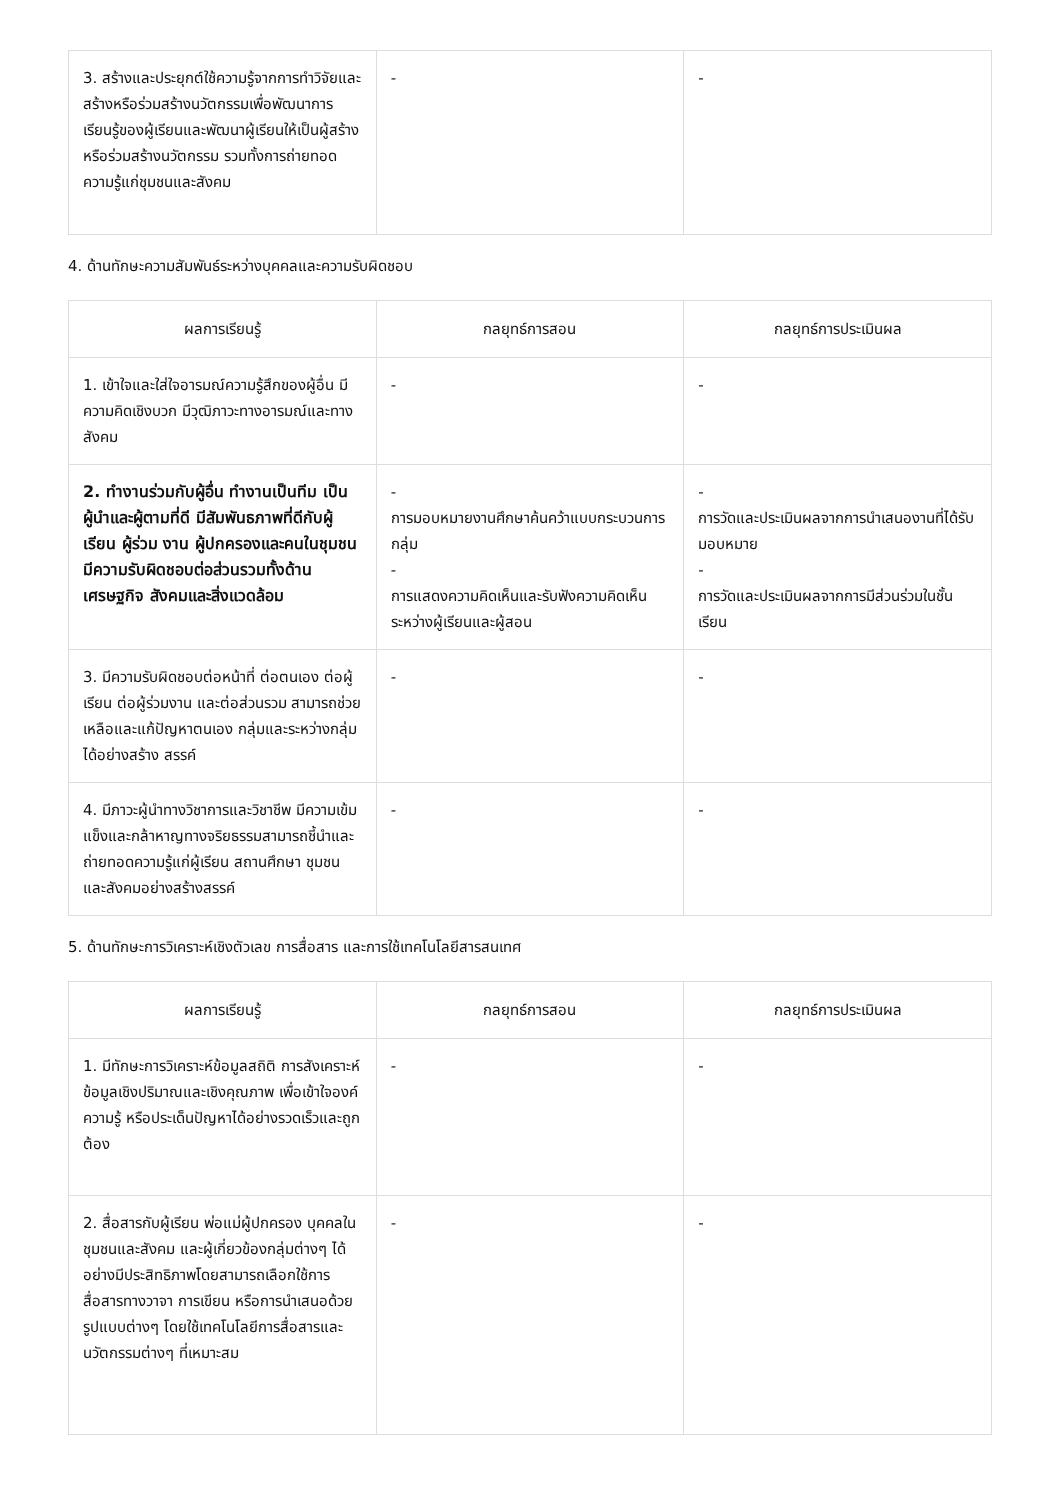| 3. สร้างและประยุกต์ใช้ความรู้จากการทำวิจัยและสร้างหรือร่วมสร้างนวัตกรรมเพื่อพัฒนาการเรียนรู้ของผู้เรียนและพัฒนาผู้เรียนให้เป็นผู้สร้างหรือร่วมสร้างนวัตกรรม รวมทั้งการถ่ายทอดความรู้แก่ชุมชนและสังคม | - | - |
4. ด้านทักษะความสัมพันธ์ระหว่างบุคคลและความรับผิดชอบ
| ผลการเรียนรู้ | กลยุทธ์การสอน | กลยุทธ์การประเมินผล |
| --- | --- | --- |
| 1. เข้าใจและใส่ใจอารมณ์ความรู้สึกของผู้อื่น มีความคิดเชิงบวก มีวุฒิภาวะทางอารมณ์และทางสังคม | - | - |
| 2. ทำงานร่วมกับผู้อื่น ทำงานเป็นทีม เป็นผู้นำและผู้ตามที่ดี มีสัมพันธภาพที่ดีกับผู้เรียน ผู้ร่วม งาน ผู้ปกครองและคนในชุมชน มีความรับผิดชอบต่อส่วนรวมทั้งด้านเศรษฐกิจ สังคมและสิ่งแวดล้อม | - การมอบหมายงานศึกษาค้นคว้าแบบกระบวนการกลุ่ม - การแสดงความคิดเห็นและรับฟังความคิดเห็นระหว่างผู้เรียนและผู้สอน | - การวัดและประเมินผลจากการนำเสนองานที่ได้รับมอบหมาย - การวัดและประเมินผลจากการมีส่วนร่วมในชั้นเรียน |
| 3. มีความรับผิดชอบต่อหน้าที่ ต่อตนเอง ต่อผู้เรียน ต่อผู้ร่วมงาน และต่อส่วนรวม สามารถช่วย เหลือและแก้ปัญหาตนเอง กลุ่มและระหว่างกลุ่มได้อย่างสร้าง สรรค์ | - | - |
| 4. มีภาวะผู้นำทางวิชาการและวิชาชีพ มีความเข้มแข็งและกล้าหาญทางจริยธรรมสามารถชี้นำและถ่ายทอดความรู้แก่ผู้เรียน สถานศึกษา ชุมชน และสังคมอย่างสร้างสรรค์ | - | - |
5. ด้านทักษะการวิเคราะห์เชิงตัวเลข การสื่อสาร และการใช้เทคโนโลยีสารสนเทศ
| ผลการเรียนรู้ | กลยุทธ์การสอน | กลยุทธ์การประเมินผล |
| --- | --- | --- |
| 1. มีทักษะการวิเคราะห์ข้อมูลสถิติ การสังเคราะห์ข้อมูลเชิงปริมาณและเชิงคุณภาพ เพื่อเข้าใจองค์ความรู้ หรือประเด็นปัญหาได้อย่างรวดเร็วและถูกต้อง | - | - |
| 2. สื่อสารกับผู้เรียน พ่อแม่ผู้ปกครอง บุคคลในชุมชนและสังคม และผู้เกี่ยวข้องกลุ่มต่างๆ ได้อย่างมีประสิทธิภาพโดยสามารถเลือกใช้การสื่อสารทางวาจา การเขียน หรือการนำเสนอด้วยรูปแบบต่างๆ โดยใช้เทคโนโลยีการสื่อสารและนวัตกรรมต่างๆ ที่เหมาะสม | - | - |